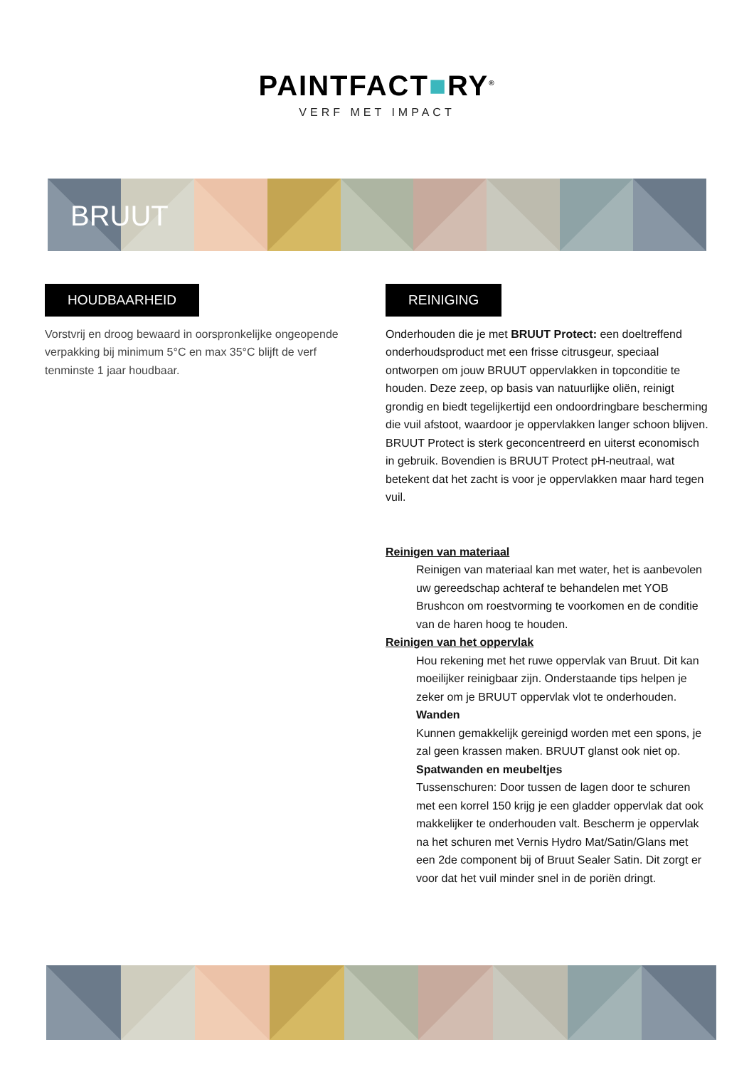PAINTFACT■RY<sup>®</sup>
VERF MET IMPACT
BRUUT
HOUDBAARHEID
Vorstvrij en droog bewaard in oorspronkelijke ongeopende verpakking bij minimum 5°C en max 35°C blijft de verf tenminste 1 jaar houdbaar.
REINIGING
Onderhouden die je met BRUUT Protect: een doeltreffend onderhoudsproduct met een frisse citrusgeur, speciaal ontworpen om jouw BRUUT oppervlakken in topconditie te houden. Deze zeep, op basis van natuurlijke oliën, reinigt grondig en biedt tegelijkertijd een ondoordringbare bescherming die vuil afstoot, waardoor je oppervlakken langer schoon blijven. BRUUT Protect is sterk geconcentreerd en uiterst economisch in gebruik. Bovendien is BRUUT Protect pH-neutraal, wat betekent dat het zacht is voor je oppervlakken maar hard tegen vuil.
Reinigen van materiaal
Reinigen van materiaal kan met water, het is aanbevolen uw gereedschap achteraf te behandelen met YOB Brushcon om roestvorming te voorkomen en de conditie van de haren hoog te houden.
Reinigen van het oppervlak
Hou rekening met het ruwe oppervlak van Bruut. Dit kan moeilijker reinigbaar zijn. Onderstaande tips helpen je zeker om je BRUUT oppervlak vlot te onderhouden.
Wanden
Kunnen gemakkelijk gereinigd worden met een spons, je zal geen krassen maken. BRUUT glanst ook niet op.
Spatwanden en meubeltjes
Tussenschuren: Door tussen de lagen door te schuren met een korrel 150 krijg je een gladder oppervlak dat ook makkelijker te onderhouden valt. Bescherm je oppervlak na het schuren met Vernis Hydro Mat/Satin/Glans met een 2de component bij of Bruut Sealer Satin. Dit zorgt er voor dat het vuil minder snel in de poriën dringt.